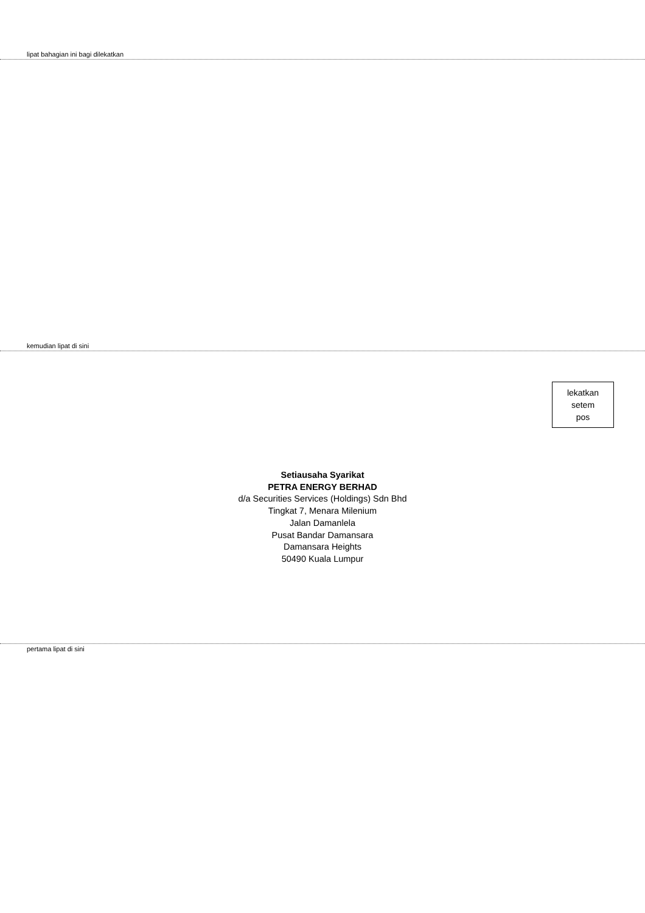lipat bahagian ini bagi dilekatkan
kemudian lipat di sini
lekatkan
setem
pos
Setiausaha Syarikat
PETRA ENERGY BERHAD
d/a Securities Services (Holdings) Sdn Bhd
Tingkat 7, Menara Milenium
Jalan Damanlela
Pusat Bandar Damansara
Damansara Heights
50490 Kuala Lumpur
pertama lipat di sini